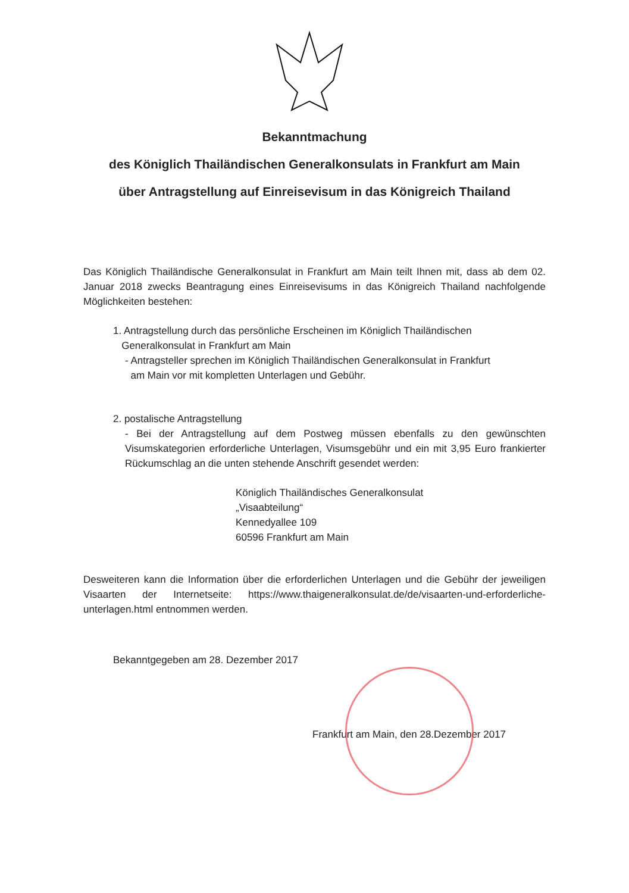Bekanntmachung
des Königlich Thailändischen Generalkonsulats in Frankfurt am Main
über Antragstellung auf Einreisevisum in das Königreich Thailand
Das Königlich Thailändische Generalkonsulat in Frankfurt am Main teilt Ihnen mit, dass ab dem 02. Januar 2018 zwecks Beantragung eines Einreisevisums in das Königreich Thailand nachfolgende Möglichkeiten bestehen:
1. Antragstellung durch das persönliche Erscheinen im Königlich Thailändischen
Generalkonsulat in Frankfurt am Main
- Antragsteller sprechen im Königlich Thailändischen Generalkonsulat in Frankfurt
am Main vor mit kompletten Unterlagen und Gebühr.
2. postalische Antragstellung
- Bei der Antragstellung auf dem Postweg müssen ebenfalls zu den gewünschten Visumskategorien erforderliche Unterlagen, Visumsgebühr und ein mit 3,95 Euro frankierter Rückumschlag an die unten stehende Anschrift gesendet werden:
Königlich Thailändisches Generalkonsulat
„Visaabteilung“
Kennedyallee 109
60596 Frankfurt am Main
Desweiteren kann die Information über die erforderlichen Unterlagen und die Gebühr der jeweiligen Visaarten der Internetseite: https://www.thaigeneralkonsulat.de/de/visaarten-und-erforderliche-unterlagen.html entnommen werden.
Bekanntgegeben am 28. Dezember 2017
Frankfurt am Main, den 28.Dezember 2017